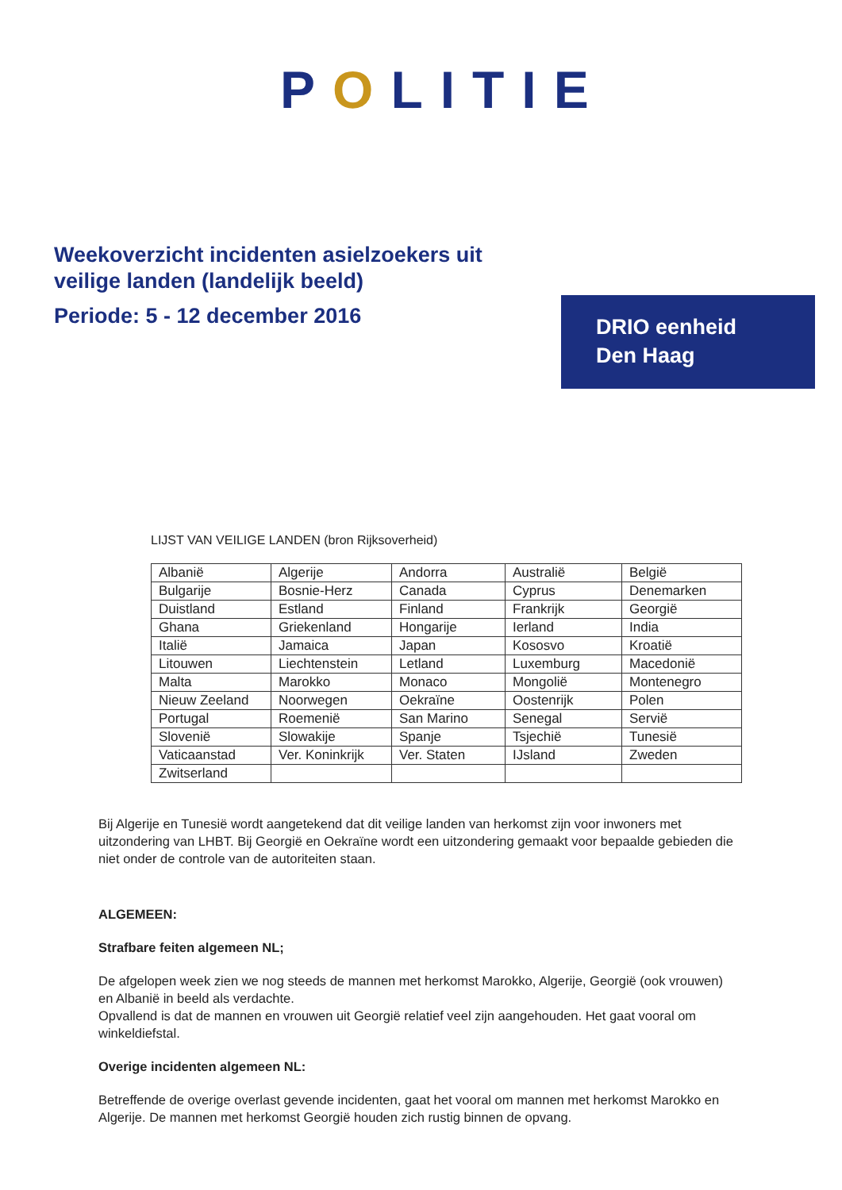POLITIE
Weekoverzicht incidenten asielzoekers uit
veilige landen (landelijk beeld)
Periode: 5 - 12 december 2016
DRIO eenheid
Den Haag
LIJST VAN VEILIGE LANDEN (bron Rijksoverheid)
| Albanië | Algerije | Andorra | Australië | België |
| Bulgarije | Bosnie-Herz | Canada | Cyprus | Denemarken |
| Duistland | Estland | Finland | Frankrijk | Georgië |
| Ghana | Griekenland | Hongarije | Ierland | India |
| Italië | Jamaica | Japan | Kososvo | Kroatië |
| Litouwen | Liechtenstein | Letland | Luxemburg | Macedonië |
| Malta | Marokko | Monaco | Mongolië | Montenegro |
| Nieuw Zeeland | Noorwegen | Oekraïne | Oostenrijk | Polen |
| Portugal | Roemenië | San Marino | Senegal | Servië |
| Slovenië | Slowakije | Spanje | Tsjechië | Tunesië |
| Vaticaanstad | Ver. Koninkrijk | Ver. Staten | IJsland | Zweden |
| Zwitserland | | | | |
Bij Algerije en Tunesië wordt aangetekend dat dit veilige landen van herkomst zijn voor inwoners met uitzondering van LHBT. Bij Georgië en Oekraïne wordt een uitzondering gemaakt voor bepaalde gebieden die niet onder de controle van de autoriteiten staan.
ALGEMEEN:
Strafbare feiten algemeen NL;
De afgelopen week zien we nog steeds de mannen met herkomst Marokko, Algerije, Georgië (ook vrouwen) en Albanië in beeld als verdachte.
Opvallend is dat de mannen en vrouwen uit Georgië relatief veel zijn aangehouden. Het gaat vooral om winkeldiefstal.
Overige incidenten algemeen NL:
Betreffende de overige overlast gevende incidenten, gaat het vooral om mannen met herkomst Marokko en Algerije. De mannen met herkomst Georgië houden zich rustig binnen de opvang.